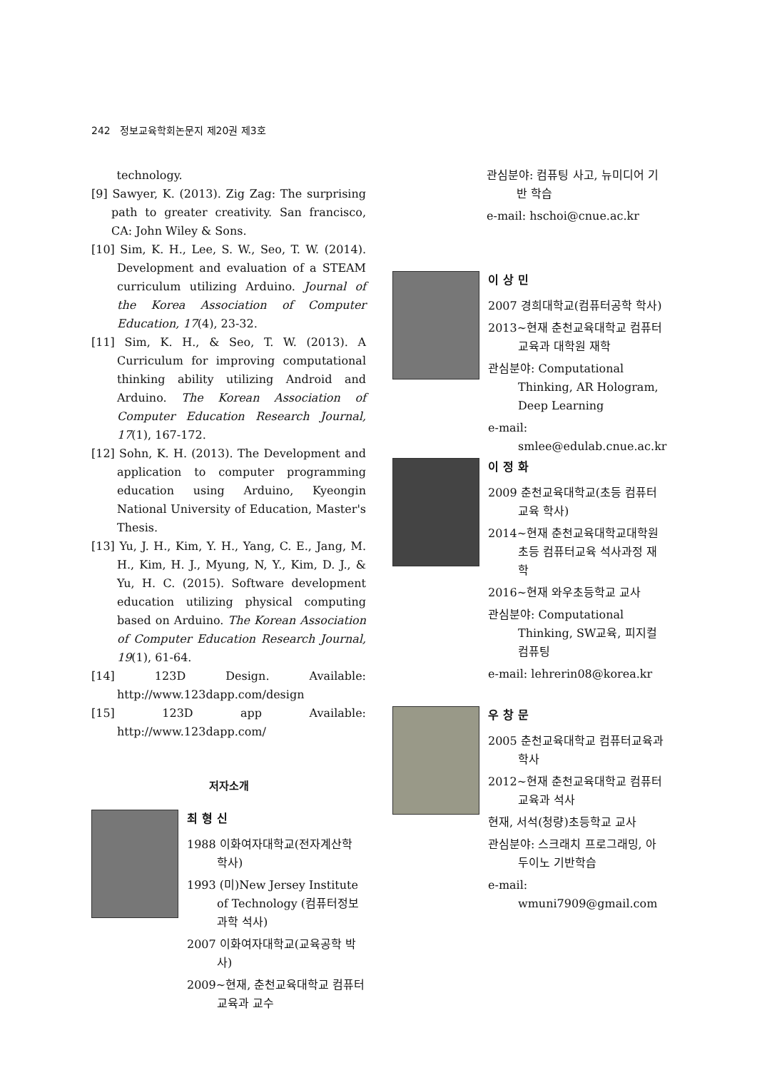242 정보교육학회논문지 제20권 제3호
technology.
[9] Sawyer, K. (2013). Zig Zag: The surprising path to greater creativity. San francisco, CA: John Wiley & Sons.
[10] Sim, K. H., Lee, S. W., Seo, T. W. (2014). Development and evaluation of a STEAM curriculum utilizing Arduino. Journal of the Korea Association of Computer Education, 17(4), 23-32.
[11] Sim, K. H., & Seo, T. W. (2013). A Curriculum for improving computational thinking ability utilizing Android and Arduino. The Korean Association of Computer Education Research Journal, 17(1), 167-172.
[12] Sohn, K. H. (2013). The Development and application to computer programming education using Arduino, Kyeongin National University of Education, Master's Thesis.
[13] Yu, J. H., Kim, Y. H., Yang, C. E., Jang, M. H., Kim, H. J., Myung, N, Y., Kim, D. J., & Yu, H. C. (2015). Software development education utilizing physical computing based on Arduino. The Korean Association of Computer Education Research Journal, 19(1), 61-64.
[14] 123D Design. Available: http://www.123dapp.com/design
[15] 123D app Available: http://www.123dapp.com/
저자소개
최형신
1988 이화여자대학교(전자계산학 학사)
1993 (미)New Jersey Institute of Technology (컴퓨터정보과학 석사)
2007 이화여자대학교(교육공학 박사)
2009~현재, 춘천교육대학교 컴퓨터교육과 교수
관심분야: 컴퓨팅 사고, 뉴미디어 기반 학습
e-mail: hschoi@cnue.ac.kr
이상민
2007 경희대학교(컴퓨터공학 학사)
2013~현재 춘천교육대학교 컴퓨터교육과 대학원 재학
관심분야: Computational Thinking, AR Hologram, Deep Learning
e-mail: smlee@edulab.cnue.ac.kr
이정화
2009 춘천교육대학교(초등 컴퓨터교육 학사)
2014~현재 춘천교육대학교대학원 초등 컴퓨터교육 석사과정 재학
2016~현재 와우초등학교 교사
관심분야: Computational Thinking, SW교육, 피지컬 컴퓨팅
e-mail: lehrerin08@korea.kr
우창문
2005 춘천교육대학교 컴퓨터교육과 학사
2012~현재 춘천교육대학교 컴퓨터교육과 석사
현재, 서석(청량)초등학교 교사
관심분야: 스크래치 프로그래밍, 아두이노 기반학습
e-mail: wmuni7909@gmail.com